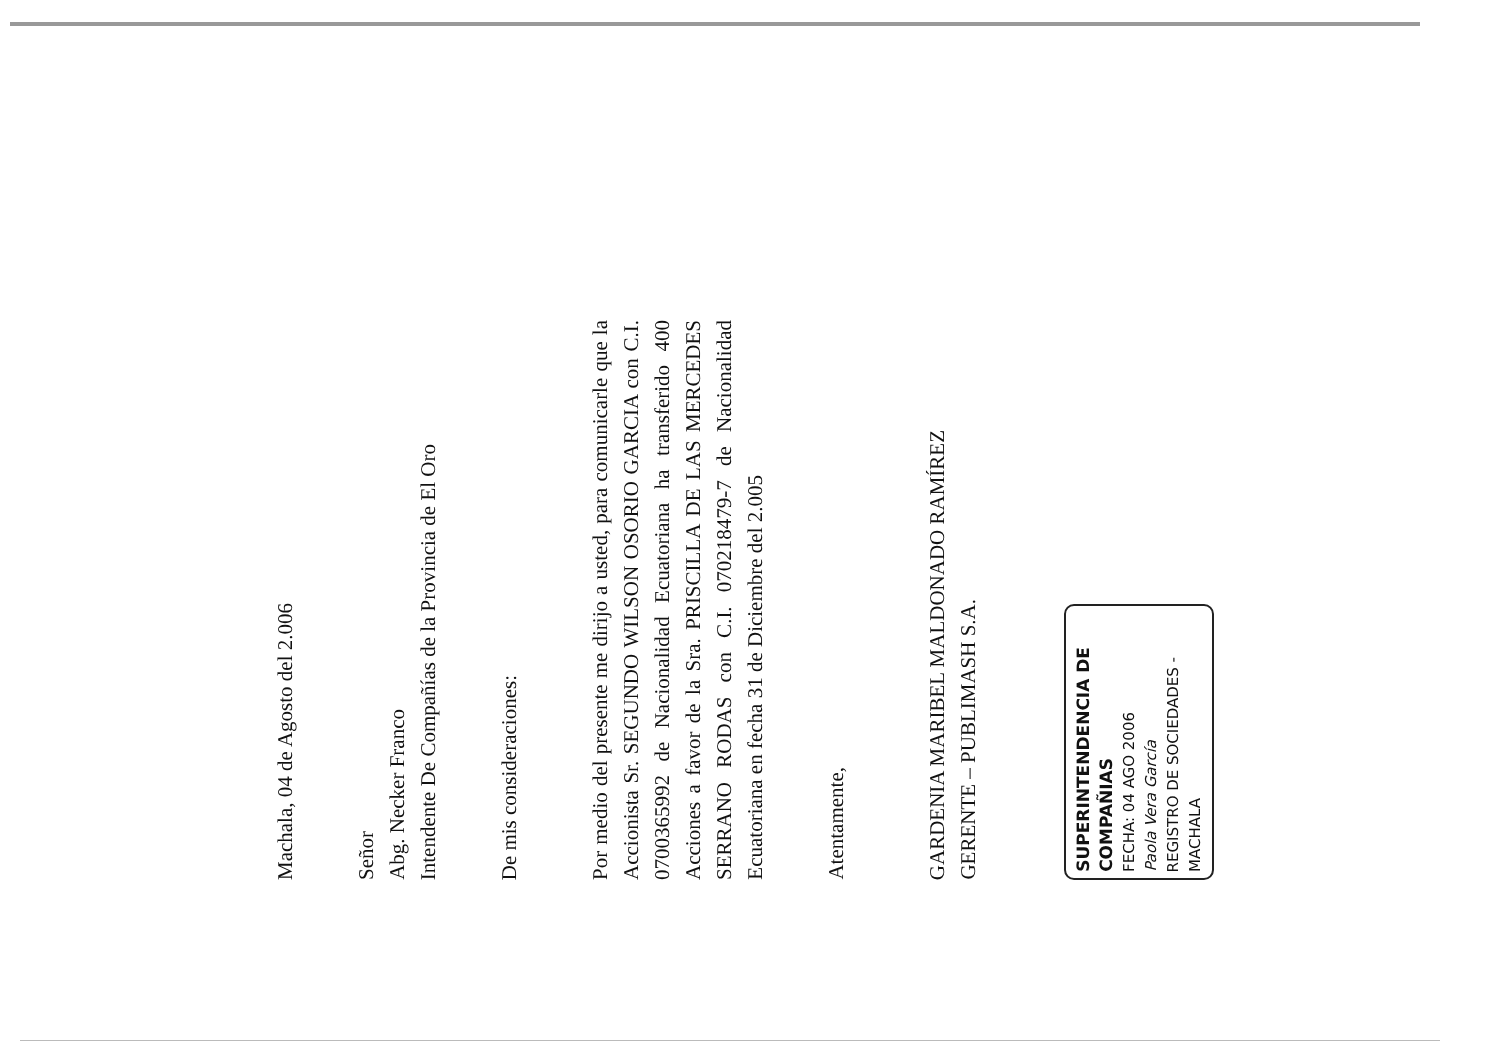Machala, 04 de Agosto del 2.006
Señor
Abg. Necker Franco
Intendente De Compañías de la Provincia de El Oro
De mis consideraciones:
Por medio del presente me dirijo a usted, para comunicarle que la Accionista Sr. SEGUNDO WILSON OSORIO GARCIA con C.I. 0700365992 de Nacionalidad Ecuatoriana ha transferido 400 Acciones a favor de la Sra. PRISCILLA DE LAS MERCEDES SERRANO RODAS con C.I. 070218479-7 de Nacionalidad Ecuatoriana en fecha 31 de Diciembre del 2.005
Atentamente,
GARDENIA MARIBEL MALDONADO RAMÍREZ
GERENTE – PUBLIMASH S.A.
SUPERINTENDENCIA DE COMPAÑIAS
FECHA: 04 AGO 2006
Paola Vera García
REGISTRO DE SOCIEDADES - MACHALA